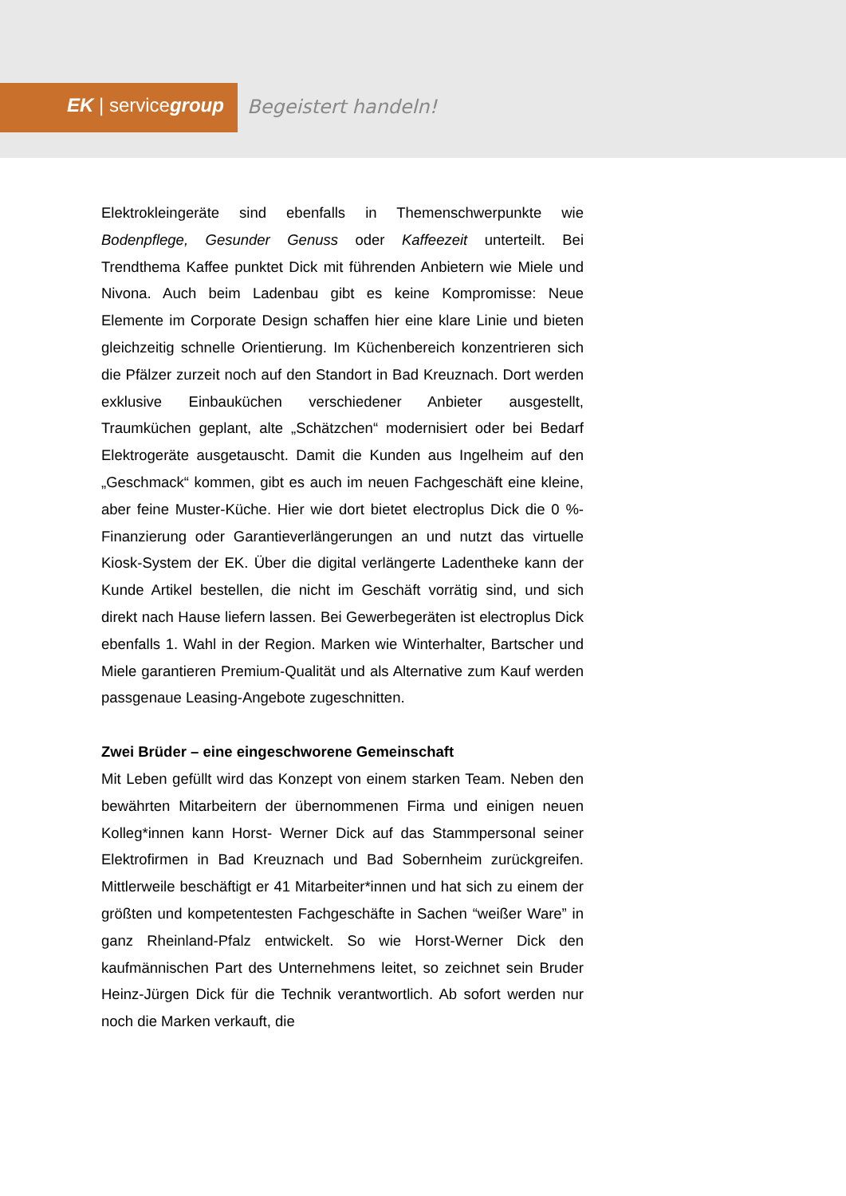EK | servicegroup Begeistert handeln!
Elektrokleingeräte sind ebenfalls in Themenschwerpunkte wie Bodenpflege, Gesunder Genuss oder Kaffeezeit unterteilt. Bei Trendthema Kaffee punktet Dick mit führenden Anbietern wie Miele und Nivona. Auch beim Ladenbau gibt es keine Kompromisse: Neue Elemente im Corporate Design schaffen hier eine klare Linie und bieten gleichzeitig schnelle Orientierung. Im Küchenbereich konzentrieren sich die Pfälzer zurzeit noch auf den Standort in Bad Kreuznach. Dort werden exklusive Einbauküchen verschiedener Anbieter ausgestellt, Traumküchen geplant, alte „Schätzchen“ modernisiert oder bei Bedarf Elektrogeräte ausgetauscht. Damit die Kunden aus Ingelheim auf den „Geschmack“ kommen, gibt es auch im neuen Fachgeschäft eine kleine, aber feine Muster-Küche. Hier wie dort bietet electroplus Dick die 0 %-Finanzierung oder Garantieverlängerungen an und nutzt das virtuelle Kiosk-System der EK. Über die digital verlängerte Ladentheke kann der Kunde Artikel bestellen, die nicht im Geschäft vorrätig sind, und sich direkt nach Hause liefern lassen. Bei Gewerbegeräten ist electroplus Dick ebenfalls 1. Wahl in der Region. Marken wie Winterhalter, Bartscher und Miele garantieren Premium-Qualität und als Alternative zum Kauf werden passgenaue Leasing-Angebote zugeschnitten.
Zwei Brüder – eine eingeschworene Gemeinschaft
Mit Leben gefüllt wird das Konzept von einem starken Team. Neben den bewährten Mitarbeitern der übernommenen Firma und einigen neuen Kolleg*innen kann Horst- Werner Dick auf das Stammpersonal seiner Elektrofirmen in Bad Kreuznach und Bad Sobernheim zurückgreifen. Mittlerweile beschäftigt er 41 Mitarbeiter*innen und hat sich zu einem der größten und kompetentesten Fachgeschäfte in Sachen “weißer Ware” in ganz Rheinland-Pfalz entwickelt. So wie Horst-Werner Dick den kaufmännischen Part des Unternehmens leitet, so zeichnet sein Bruder Heinz-Jürgen Dick für die Technik verantwortlich. Ab sofort werden nur noch die Marken verkauft, die